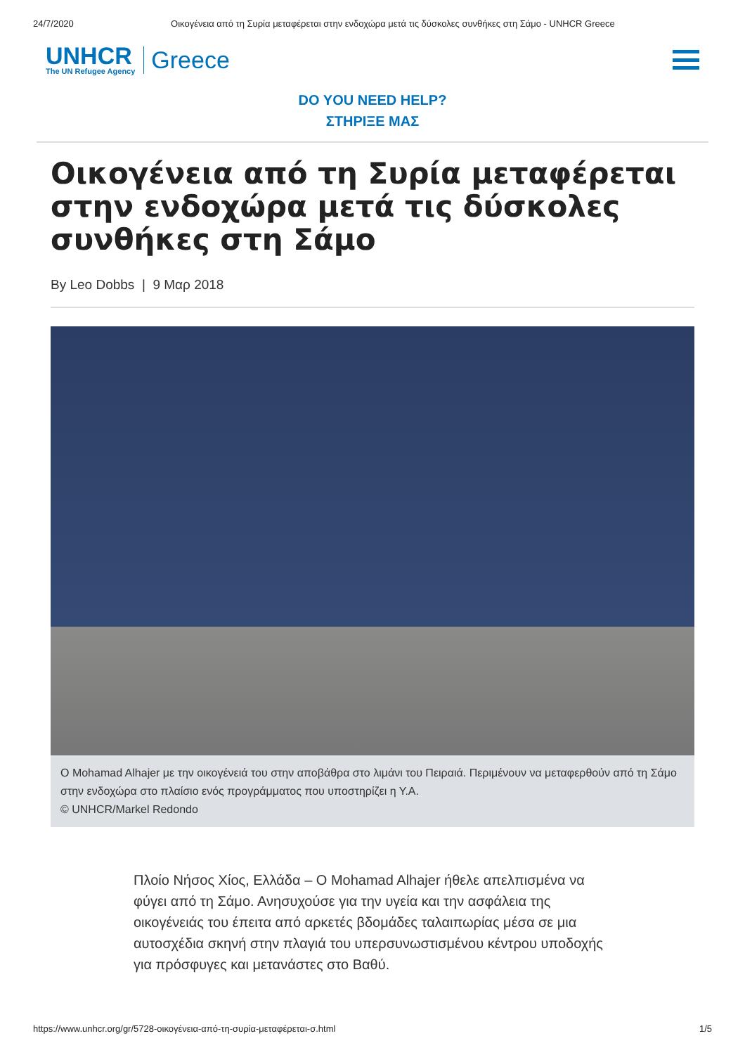24/7/2020 Οικογένεια από τη Συρία μεταφέρεται στην ενδοχώρα μετά τις δύσκολες συνθήκες στη Σάμο - UNHCR Greece
UNHCR
The UN Refugee Agency
Greece
DO YOU NEED HELP?
ΣΤΗΡΙΞΕ ΜΑΣ
Οικογένεια από τη Συρία μεταφέρεται στην ενδοχώρα μετά τις δύσκολες συνθήκες στη Σάμο
By Leo Dobbs | 9 Μαρ 2018
O Mohamad Alhajer με την οικογένειά του στην αποβάθρα στο λιμάνι του Πειραιά. Περιμένουν να μεταφερθούν από τη Σάμο στην ενδοχώρα στο πλαίσιο ενός προγράμματος που υποστηρίζει η Υ.Α.
© UNHCR/Markel Redondo
Πλοίο Νήσος Χίος, Ελλάδα – Ο Mohamad Alhajer ήθελε απελπισμένα να φύγει από τη Σάμο. Ανησυχούσε για την υγεία και την ασφάλεια της οικογένειάς του έπειτα από αρκετές βδομάδες ταλαιπωρίας μέσα σε μια αυτοσχέδια σκηνή στην πλαγιά του υπερσυνωστισμένου κέντρου υποδοχής για πρόσφυγες και μετανάστες στο Βαθύ.
https://www.unhcr.org/gr/5728-οικογένεια-από-τη-συρία-μεταφέρεται-σ.html 1/5